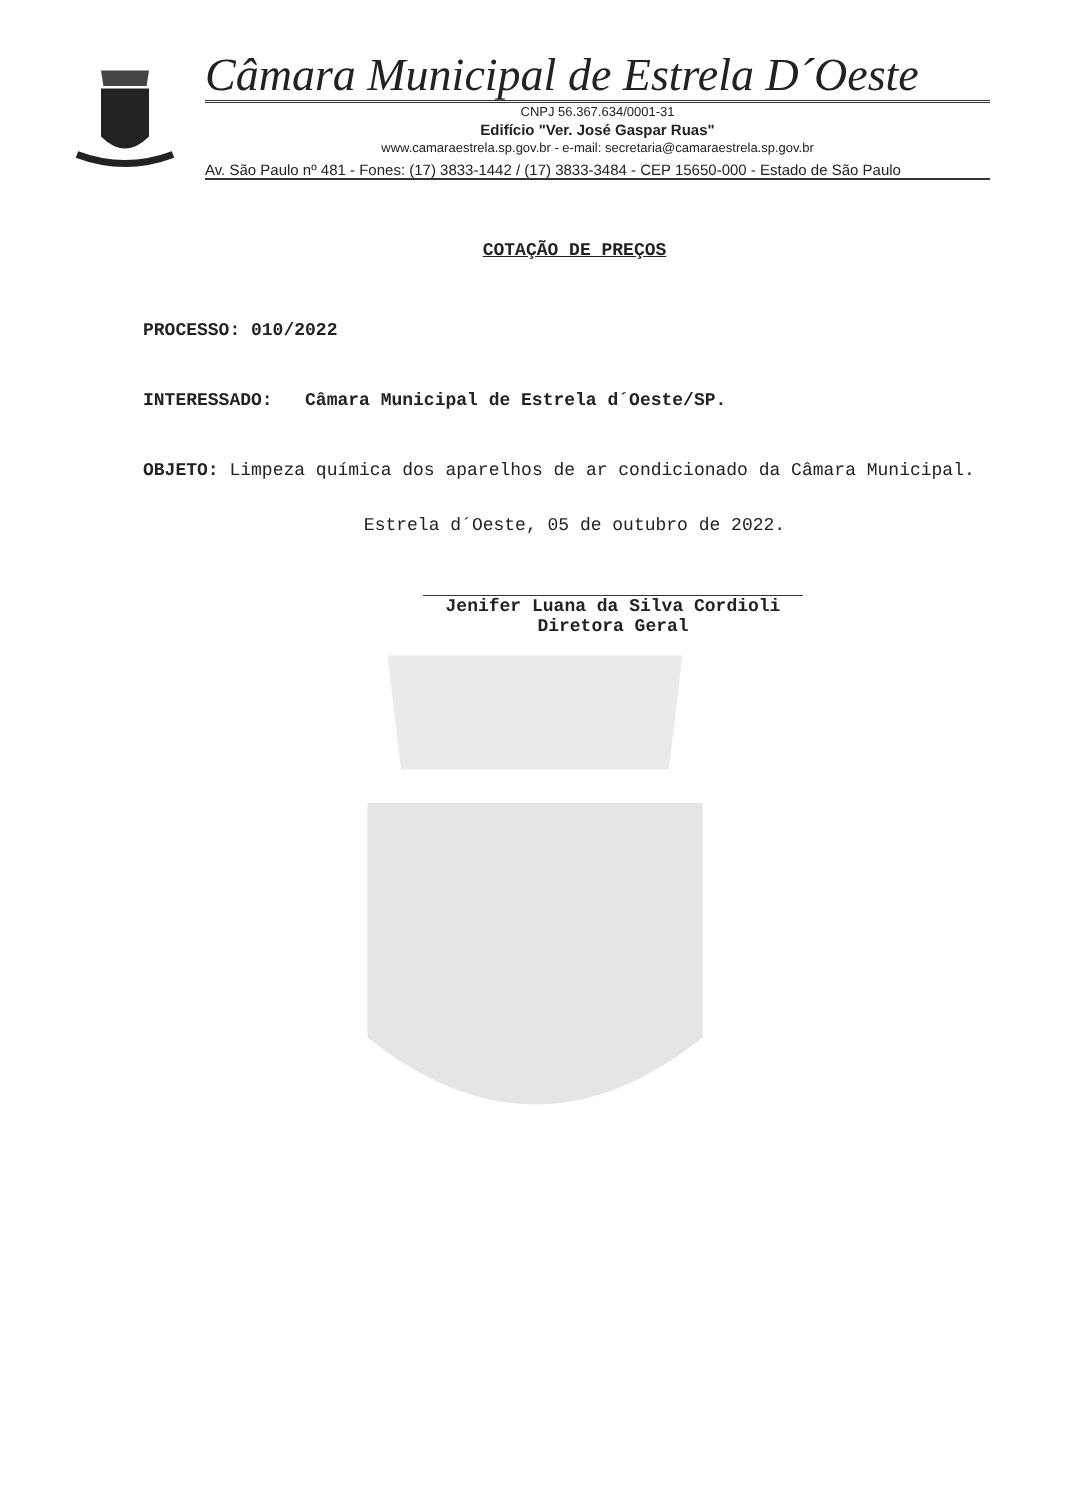Câmara Municipal de Estrela D´Oeste
CNPJ 56.367.634/0001-31
Edifício "Ver. José Gaspar Ruas"
www.camaraestrela.sp.gov.br - e-mail: secretaria@camaraestrela.sp.gov.br
Av. São Paulo nº 481 - Fones: (17) 3833-1442 / (17) 3833-3484 - CEP 15650-000 - Estado de São Paulo
COTAÇÃO DE PREÇOS
PROCESSO: 010/2022
INTERESSADO: Câmara Municipal de Estrela d´Oeste/SP.
OBJETO: Limpeza química dos aparelhos de ar condicionado da Câmara Municipal.
Estrela d´Oeste, 05 de outubro de 2022.
Jenifer Luana da Silva Cordioli
Diretora Geral